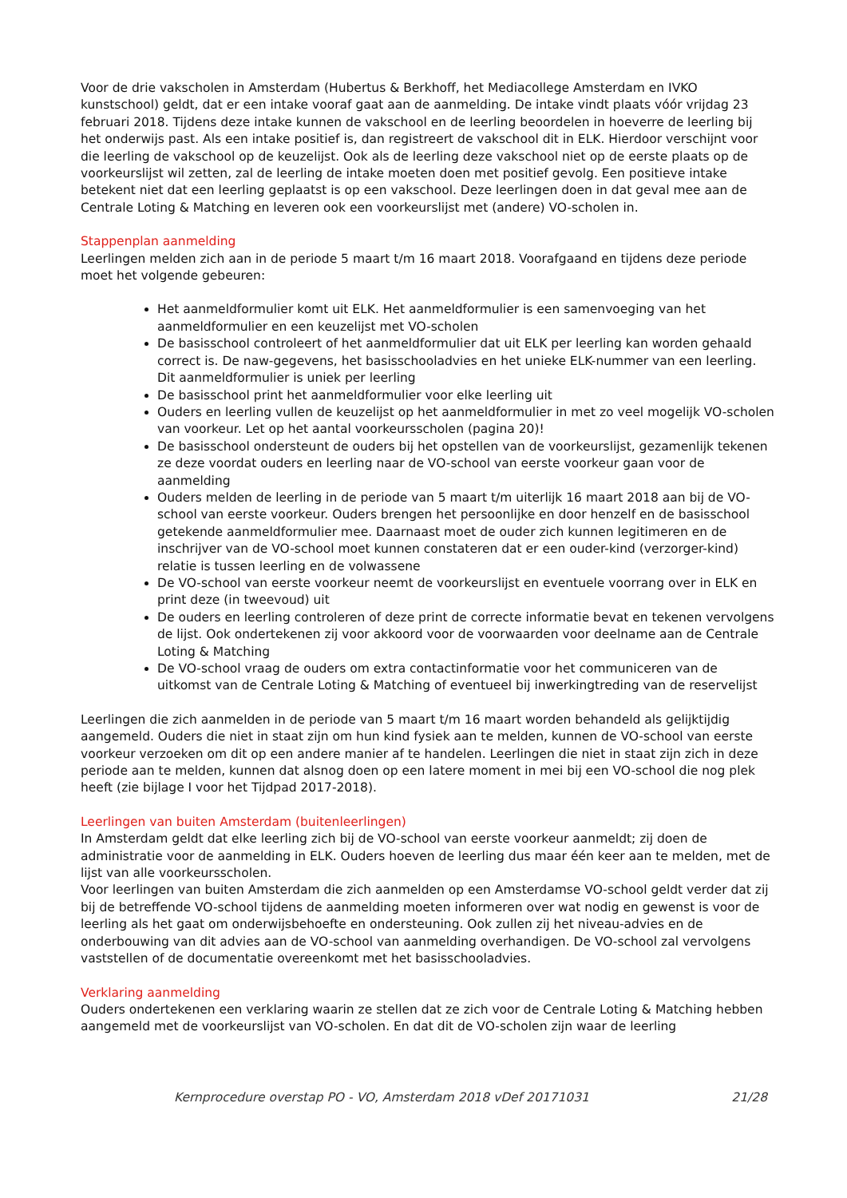Voor de drie vakscholen in Amsterdam (Hubertus & Berkhoff, het Mediacollege Amsterdam en IVKO kunstschool) geldt, dat er een intake vooraf gaat aan de aanmelding. De intake vindt plaats vóór vrijdag 23 februari 2018. Tijdens deze intake kunnen de vakschool en de leerling beoordelen in hoeverre de leerling bij het onderwijs past. Als een intake positief is, dan registreert de vakschool dit in ELK. Hierdoor verschijnt voor die leerling de vakschool op de keuzelijst. Ook als de leerling deze vakschool niet op de eerste plaats op de voorkeurslijst wil zetten, zal de leerling de intake moeten doen met positief gevolg. Een positieve intake betekent niet dat een leerling geplaatst is op een vakschool. Deze leerlingen doen in dat geval mee aan de Centrale Loting & Matching en leveren ook een voorkeurslijst met (andere) VO-scholen in.
Stappenplan aanmelding
Leerlingen melden zich aan in de periode 5 maart t/m 16 maart 2018. Voorafgaand en tijdens deze periode moet het volgende gebeuren:
Het aanmeldformulier komt uit ELK. Het aanmeldformulier is een samenvoeging van het aanmeldformulier en een keuzelijst met VO-scholen
De basisschool controleert of het aanmeldformulier dat uit ELK per leerling kan worden gehaald correct is. De naw-gegevens, het basisschooladvies en het unieke ELK-nummer van een leerling. Dit aanmeldformulier is uniek per leerling
De basisschool print het aanmeldformulier voor elke leerling uit
Ouders en leerling vullen de keuzelijst op het aanmeldformulier in met zo veel mogelijk VO-scholen van voorkeur. Let op het aantal voorkeursscholen (pagina 20)!
De basisschool ondersteunt de ouders bij het opstellen van de voorkeurslijst, gezamenlijk tekenen ze deze voordat ouders en leerling naar de VO-school van eerste voorkeur gaan voor de aanmelding
Ouders melden de leerling in de periode van 5 maart t/m uiterlijk 16 maart 2018 aan bij de VO-school van eerste voorkeur. Ouders brengen het persoonlijke en door henzelf en de basisschool getekende aanmeldformulier mee. Daarnaast moet de ouder zich kunnen legitimeren en de inschrijver van de VO-school moet kunnen constateren dat er een ouder-kind (verzorger-kind) relatie is tussen leerling en de volwassene
De VO-school van eerste voorkeur neemt de voorkeurslijst en eventuele voorrang over in ELK en print deze (in tweevoud) uit
De ouders en leerling controleren of deze print de correcte informatie bevat en tekenen vervolgens de lijst. Ook ondertekenen zij voor akkoord voor de voorwaarden voor deelname aan de Centrale Loting & Matching
De VO-school vraag de ouders om extra contactinformatie voor het communiceren van de uitkomst van de Centrale Loting & Matching of eventueel bij inwerkingtreding van de reservelijst
Leerlingen die zich aanmelden in de periode van 5 maart t/m 16 maart worden behandeld als gelijktijdig aangemeld. Ouders die niet in staat zijn om hun kind fysiek aan te melden, kunnen de VO-school van eerste voorkeur verzoeken om dit op een andere manier af te handelen. Leerlingen die niet in staat zijn zich in deze periode aan te melden, kunnen dat alsnog doen op een latere moment in mei bij een VO-school die nog plek heeft (zie bijlage I voor het Tijdpad 2017-2018).
Leerlingen van buiten Amsterdam (buitenleerlingen)
In Amsterdam geldt dat elke leerling zich bij de VO-school van eerste voorkeur aanmeldt; zij doen de administratie voor de aanmelding in ELK. Ouders hoeven de leerling dus maar één keer aan te melden, met de lijst van alle voorkeursscholen.
Voor leerlingen van buiten Amsterdam die zich aanmelden op een Amsterdamse VO-school geldt verder dat zij bij de betreffende VO-school tijdens de aanmelding moeten informeren over wat nodig en gewenst is voor de leerling als het gaat om onderwijsbehoefte en ondersteuning. Ook zullen zij het niveau-advies en de onderbouwing van dit advies aan de VO-school van aanmelding overhandigen. De VO-school zal vervolgens vaststellen of de documentatie overeenkomt met het basisschooladvies.
Verklaring aanmelding
Ouders ondertekenen een verklaring waarin ze stellen dat ze zich voor de Centrale Loting & Matching hebben aangemeld met de voorkeurslijst van VO-scholen. En dat dit de VO-scholen zijn waar de leerling
Kernprocedure overstap PO - VO, Amsterdam 2018 vDef 20171031 21/28